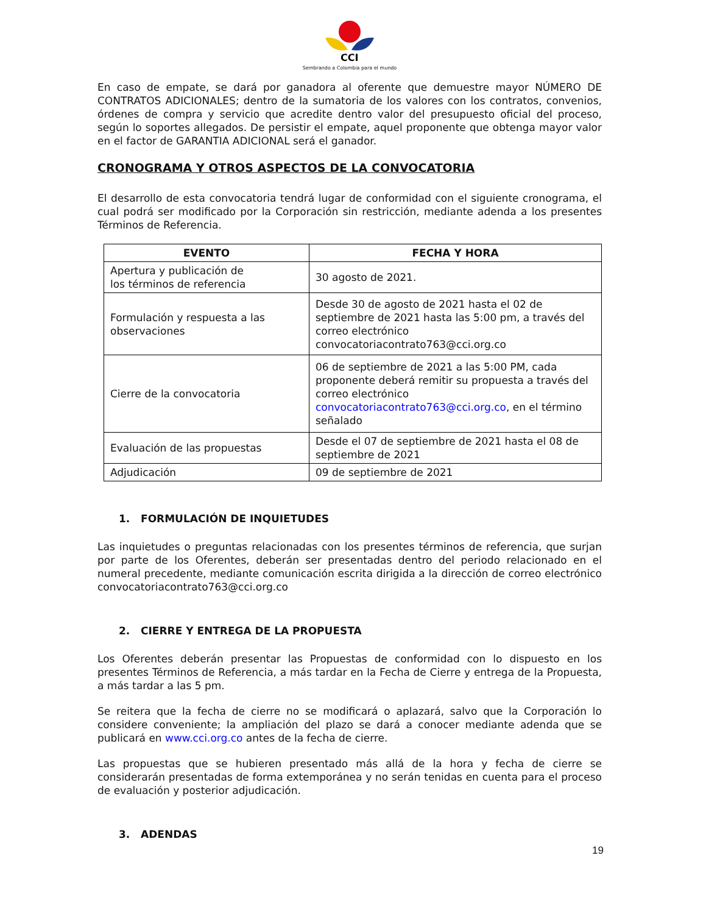CCI
Sembrando a Colombia para el mundo
En caso de empate, se dará por ganadora al oferente que demuestre mayor NÚMERO DE CONTRATOS ADICIONALES; dentro de la sumatoria de los valores con los contratos, convenios, órdenes de compra y servicio que acredite dentro valor del presupuesto oficial del proceso, según lo soportes allegados. De persistir el empate, aquel proponente que obtenga mayor valor en el factor de GARANTIA ADICIONAL será el ganador.
CRONOGRAMA Y OTROS ASPECTOS DE LA CONVOCATORIA
El desarrollo de esta convocatoria tendrá lugar de conformidad con el siguiente cronograma, el cual podrá ser modificado por la Corporación sin restricción, mediante adenda a los presentes Términos de Referencia.
| EVENTO | FECHA Y HORA |
| --- | --- |
| Apertura y publicación de los términos de referencia | 30 agosto de 2021. |
| Formulación y respuesta a las observaciones | Desde 30 de agosto de 2021 hasta el 02 de septiembre de 2021 hasta las 5:00 pm, a través del correo electrónico convocatoriacontrato763@cci.org.co |
| Cierre de la convocatoria | 06 de septiembre de 2021 a las 5:00 PM, cada proponente deberá remitir su propuesta a través del correo electrónico convocatoriacontrato763@cci.org.co , en el término señalado |
| Evaluación de las propuestas | Desde el 07 de septiembre de 2021 hasta el 08 de septiembre de 2021 |
| Adjudicación | 09 de septiembre de 2021 |
1. FORMULACIÓN DE INQUIETUDES
Las inquietudes o preguntas relacionadas con los presentes términos de referencia, que surjan por parte de los Oferentes, deberán ser presentadas dentro del periodo relacionado en el numeral precedente, mediante comunicación escrita dirigida a la dirección de correo electrónico convocatoriacontrato763@cci.org.co
2. CIERRE Y ENTREGA DE LA PROPUESTA
Los Oferentes deberán presentar las Propuestas de conformidad con lo dispuesto en los presentes Términos de Referencia, a más tardar en la Fecha de Cierre y entrega de la Propuesta, a más tardar a las 5 pm.
Se reitera que la fecha de cierre no se modificará o aplazará, salvo que la Corporación lo considere conveniente; la ampliación del plazo se dará a conocer mediante adenda que se publicará en www.cci.org.co antes de la fecha de cierre.
Las propuestas que se hubieren presentado más allá de la hora y fecha de cierre se considerarán presentadas de forma extemporánea y no serán tenidas en cuenta para el proceso de evaluación y posterior adjudicación.
3. ADENDAS
19